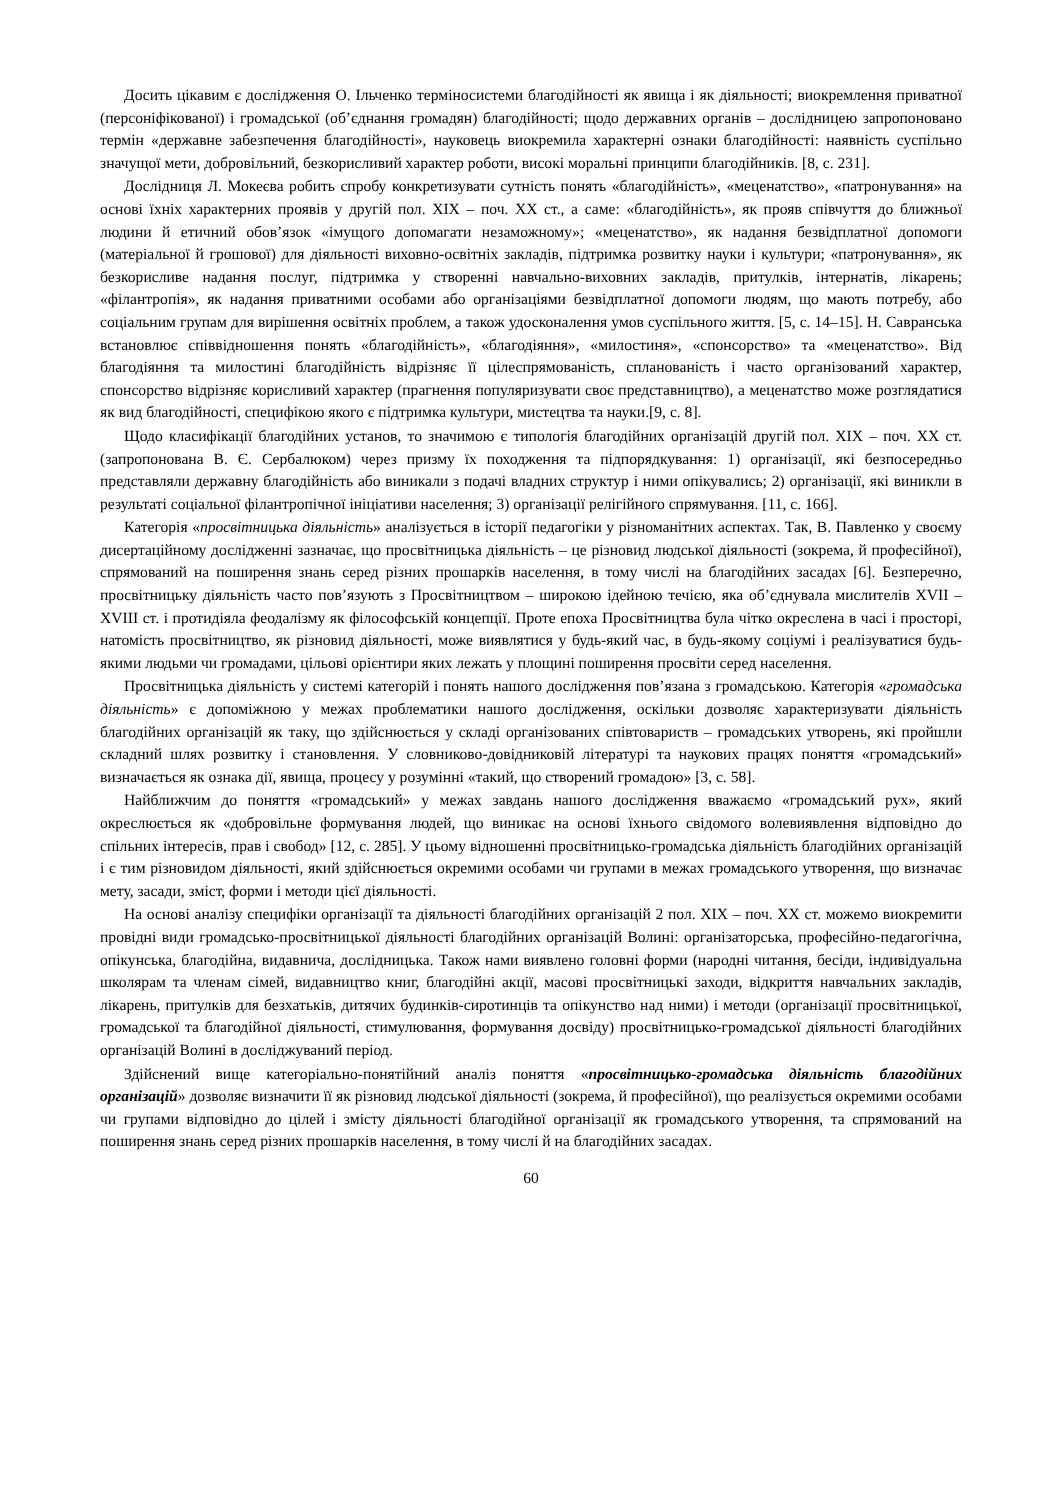Досить цікавим є дослідження О. Ільченко терміносистеми благодійності як явища і як діяльності; виокремлення приватної (персоніфікованої) і громадської (об’єднання громадян) благодійності; щодо державних органів – дослідницею запропоновано термін «державне забезпечення благодійності», науковець виокремила характерні ознаки благодійності: наявність суспільно значущої мети, добровільний, безкорисливий характер роботи, високі моральні принципи благодійників. [8, с. 231].
Дослідниця Л. Мокеєва робить спробу конкретизувати сутність понять «благодійність», «меценатство», «патронування» на основі їхніх характерних проявів у другій пол. XIX – поч. XX ст., а саме: «благодійність», як прояв співчуття до ближньої людини й етичний обов’язок «імущого допомагати незаможному»; «меценатство», як надання безвідплатної допомоги (матеріальної й грошової) для діяльності виховно-освітніх закладів, підтримка розвитку науки і культури; «патронування», як безкорисливе надання послуг, підтримка у створенні навчально-виховних закладів, притулків, інтернатів, лікарень; «філантропія», як надання приватними особами або організаціями безвідплатної допомоги людям, що мають потребу, або соціальним групам для вирішення освітніх проблем, а також удосконалення умов суспільного життя. [5, с. 14–15]. Н. Савранська встановлює співвідношення понять «благодійність», «благодіяння», «милостиня», «спонсорство» та «меценатство». Від благодіяння та милостині благодійність відрізняє її цілеспрямованість, спланованість і часто організований характер, спонсорство відрізняє корисливий характер (прагнення популяризувати своє представництво), а меценатство може розглядатися як вид благодійності, специфікою якого є підтримка культури, мистецтва та науки.[9, с. 8].
Щодо класифікації благодійних установ, то значимою є типологія благодійних організацій другій пол. XIX – поч. XX ст. (запропонована В. Є. Сербалюком) через призму їх походження та підпорядкування: 1) організації, які безпосередньо представляли державну благодійність або виникали з подачі владних структур і ними опікувались; 2) організації, які виникли в результаті соціальної філантропічної ініціативи населення; 3) організації релігійного спрямування. [11, с. 166].
Категорія «просвітницька діяльність» аналізується в історії педагогіки у різноманітних аспектах. Так, В. Павленко у своєму дисертаційному дослідженні зазначає, що просвітницька діяльність – це різновид людської діяльності (зокрема, й професійної), спрямований на поширення знань серед різних прошарків населення, в тому числі на благодійних засадах [6]. Безперечно, просвітницьку діяльність часто пов’язують з Просвітництвом – широкою ідейною течією, яка об’єднувала мислителів XVII – XVIII ст. і протидіяла феодалізму як філософській концепції. Проте епоха Просвітництва була чітко окреслена в часі і просторі, натомість просвітництво, як різновид діяльності, може виявлятися у будь-який час, в будь-якому соціумі і реалізуватися будь-якими людьми чи громадами, цільові орієнтири яких лежать у площині поширення просвіти серед населення.
Просвітницька діяльність у системі категорій і понять нашого дослідження пов’язана з громадською. Категорія «громадська діяльність» є допоміжною у межах проблематики нашого дослідження, оскільки дозволяє характеризувати діяльність благодійних організацій як таку, що здійснюється у складі організованих співтовариств – громадських утворень, які пройшли складний шлях розвитку і становлення. У словниково-довідниковій літературі та наукових працях поняття «громадський» визначається як ознака дії, явища, процесу у розумінні «такий, що створений громадою» [3, с. 58].
Найближчим до поняття «громадський» у межах завдань нашого дослідження вважаємо «громадський рух», який окреслюється як «добровільне формування людей, що виникає на основі їхнього свідомого волевиявлення відповідно до спільних інтересів, прав і свобод» [12, с. 285]. У цьому відношенні просвітницько-громадська діяльність благодійних організацій і є тим різновидом діяльності, який здійснюється окремими особами чи групами в межах громадського утворення, що визначає мету, засади, зміст, форми і методи цієї діяльності.
На основі аналізу специфіки організації та діяльності благодійних організацій 2 пол. XIX – поч. XX ст. можемо виокремити провідні види громадсько-просвітницької діяльності благодійних організацій Волині: організаторська, професійно-педагогічна, опікунська, благодійна, видавнича, дослідницька. Також нами виявлено головні форми (народні читання, бесіди, індивідуальна школярам та членам сімей, видавництво книг, благодійні акції, масові просвітницькі заходи, відкриття навчальних закладів, лікарень, притулків для безхатьків, дитячих будинків-сиротинців та опікунство над ними) і методи (організації просвітницької, громадської та благодійної діяльності, стимулювання, формування досвіду) просвітницько-громадської діяльності благодійних організацій Волині в досліджуваний період.
Здійснений вище категоріально-понятійний аналіз поняття «просвітницько-громадська діяльність благодійних організацій» дозволяє визначити її як різновид людської діяльності (зокрема, й професійної), що реалізується окремими особами чи групами відповідно до цілей і змісту діяльності благодійної організації як громадського утворення, та спрямований на поширення знань серед різних прошарків населення, в тому числі й на благодійних засадах.
60